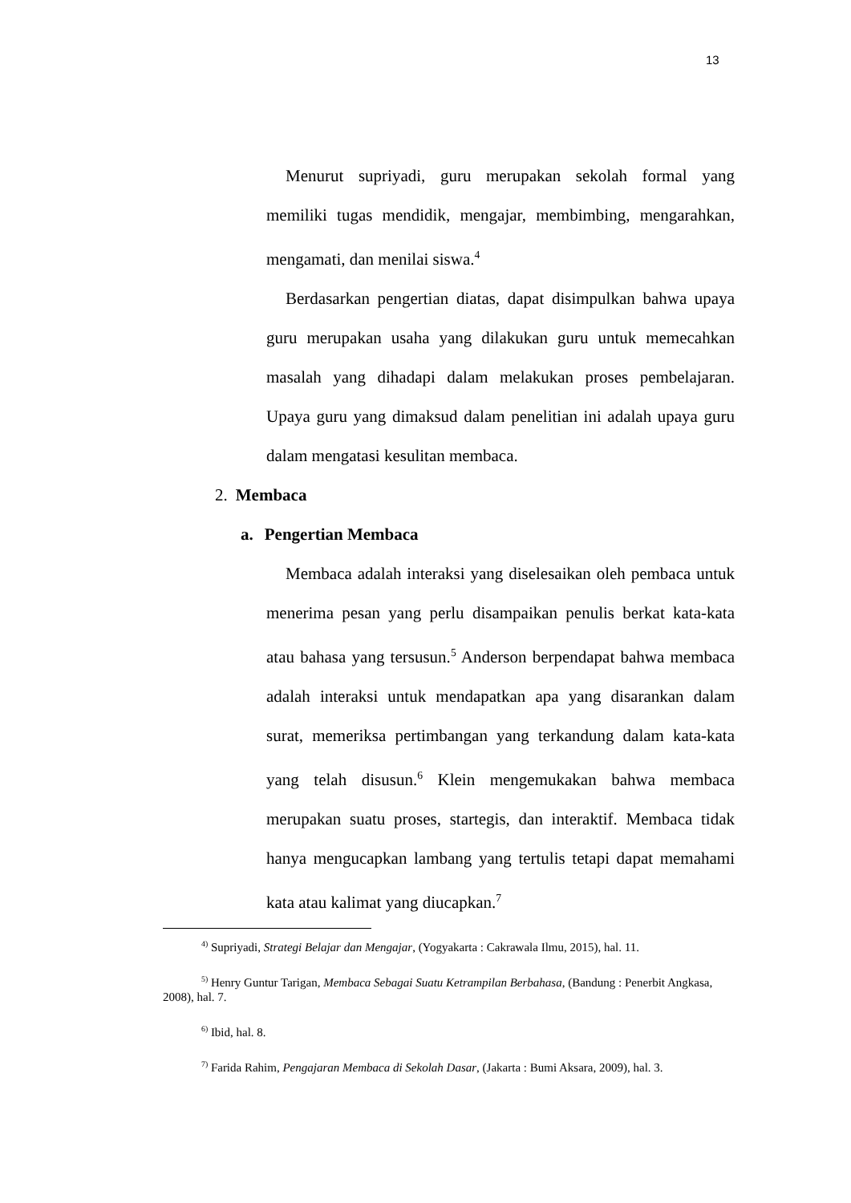13
Menurut supriyadi, guru merupakan sekolah formal yang memiliki tugas mendidik, mengajar, membimbing, mengarahkan, mengamati, dan menilai siswa.<sup>4</sup>
Berdasarkan pengertian diatas, dapat disimpulkan bahwa upaya guru merupakan usaha yang dilakukan guru untuk memecahkan masalah yang dihadapi dalam melakukan proses pembelajaran. Upaya guru yang dimaksud dalam penelitian ini adalah upaya guru dalam mengatasi kesulitan membaca.
2. Membaca
a. Pengertian Membaca
Membaca adalah interaksi yang diselesaikan oleh pembaca untuk menerima pesan yang perlu disampaikan penulis berkat kata-kata atau bahasa yang tersusun.<sup>5</sup> Anderson berpendapat bahwa membaca adalah interaksi untuk mendapatkan apa yang disarankan dalam surat, memeriksa pertimbangan yang terkandung dalam kata-kata yang telah disusun.<sup>6</sup> Klein mengemukakan bahwa membaca merupakan suatu proses, startegis, dan interaktif. Membaca tidak hanya mengucapkan lambang yang tertulis tetapi dapat memahami kata atau kalimat yang diucapkan.<sup>7</sup>
<sup>4)</sup> Supriyadi, Strategi Belajar dan Mengajar, (Yogyakarta : Cakrawala Ilmu, 2015), hal. 11.
<sup>5)</sup> Henry Guntur Tarigan, Membaca Sebagai Suatu Ketrampilan Berbahasa, (Bandung : Penerbit Angkasa, 2008), hal. 7.
<sup>6)</sup> Ibid, hal. 8.
<sup>7)</sup> Farida Rahim, Pengajaran Membaca di Sekolah Dasar, (Jakarta : Bumi Aksara, 2009), hal. 3.